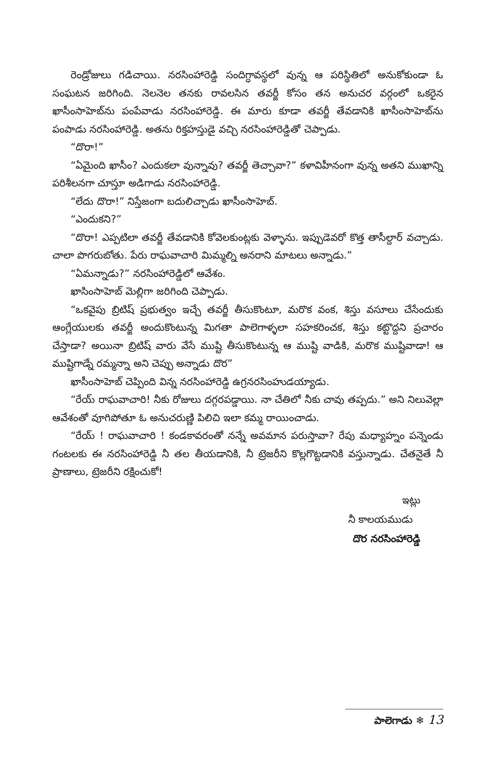రెండ్రోజులు గడిచాయి. నరసింహారెడ్డి సందిగ్ధావస్థలో వున్న ఆ పరిస్థితిలో అనుకోకుండా ఓ సంఘటన జరిగింది. నెలనెల తనకు రావలసిన తవర్జీ కోసం తన అనుచర వర్గంలో ఒకరైన ఖాసీంసాహెబ్‌ను పంపేవాడు నరసింహారెడ్డి. ఈ మారు కూడా తవర్జీ తేవడానికి ఖాసీంసాహెబ్‌ను పంపాడు నరసింహారెడ్డి. అతను రిక్తహస్తుడై వచ్చి నరసింహారెడ్డితో చెప్పాడు.
“దొరా!”
“ఏమైంది ఖాసీం? ఎందుకలా వున్నావు? తవర్జీ తెచ్చావా?” కళావిహీనంగా వున్న అతని ముఖాన్ని పరిశీలనగా చూస్తూ అడిగాడు నరసింహారెడ్డి.
“లేదు దొరా!” నిస్తేజంగా బదులిచ్చాడు ఖాసీంసాహెబ్.
“ఎందుకని?”
“దొరా! ఎప్పటిలా తవర్జీ తేవడానికి కోవెలకుంట్లకు వెళ్ళాను. ఇప్పుడెవరో కొత్త తాసీల్దార్ వచ్చాడు. చాలా పొగరుబోతు. పేరు రాఘవాచారి మిమ్మల్ని అనరాని మాటలు అన్నాడు.”
“ఏమన్నాడు?” నరసింహారెడ్డిలో ఆవేశం.
ఖాసింసాహెబ్ మెల్లిగా జరిగింది చెప్పాడు.
“ఒకవైపు బ్రిటిష్ ప్రభుత్వం ఇచ్చే తవర్జీ తీసుకొంటూ, మరొక వంక, శిస్తు వసూలు చేసేందుకు ఆంగ్లేయులకు తవర్జీ అందుకొంటున్న మిగతా పాలెగాళ్ళలా సహకరించక, శిస్తు కట్టొద్దని ప్రచారం చేస్తాడా? అయినా బ్రిటిష్ వారు వేసే ముష్టి తీసుకొంటున్న ఆ ముష్టి వాడికి, మరొక ముష్టివాడా! ఆ ముష్టిగాడ్నే రమ్మన్నా అని చెప్పు అన్నాడు దొర”
ఖాసీంసాహెబ్ చెప్పింది విన్న నరసింహారెడ్డి ఉగ్రనరసింహుడయ్యాడు.
“రేయ్ రాఘవాచారి! నీకు రోజులు దగ్గరపడ్డాయి. నా చేతిలో నీకు చావు తప్పదు.” అని నిలువెల్లా ఆవేశంతో వూగిపోతూ ఓ అనుచరుణ్ణి పిలిచి ఇలా కమ్మ రాయించాడు.
“రేయ్ ! రాఘవాచారి ! కండకావరంతో నన్నే అవమాన పరుస్తావా? రేపు మధ్యాహ్నం పన్నెండు గంటలకు ఈ నరసింహారెడ్డి నీ తల తీయడానికి, నీ ట్రెజరీని కొల్లగొట్టడానికి వస్తున్నాడు. చేతనైతే నీ ప్రాణాలు, ట్రెజరీని రక్షించుకో!
ఇట్లు
నీ కాలయముడు
దొర నరసింహారెడ్డి
పాలెగాడు ❄ 13